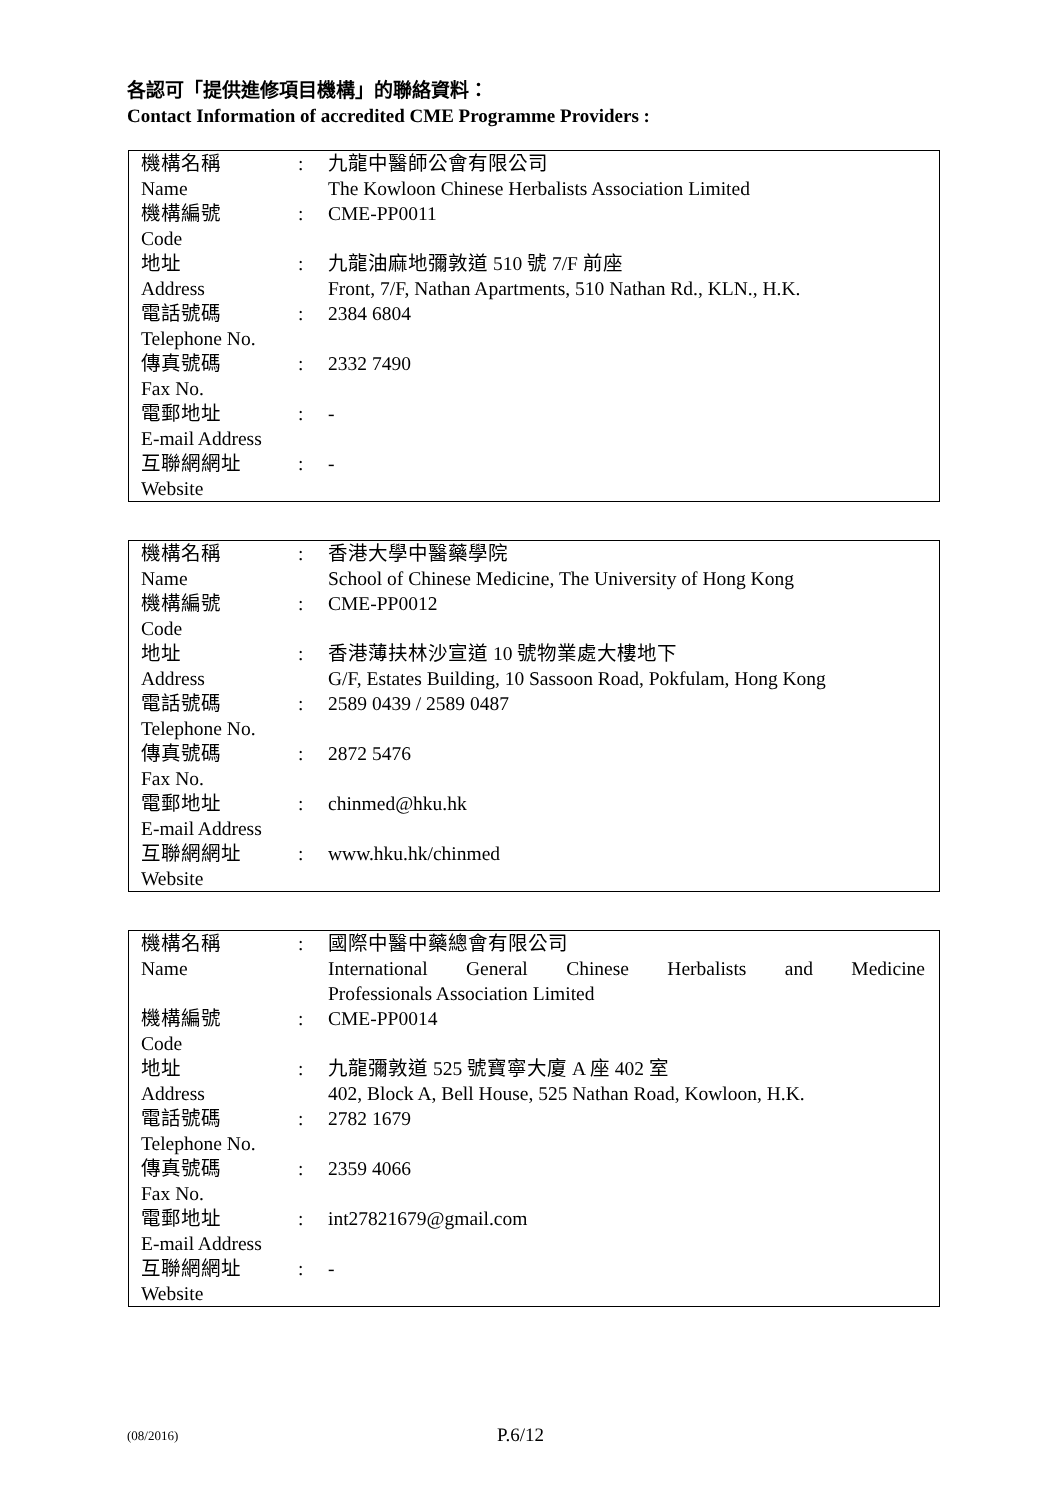各認可「提供進修項目機構」的聯絡資料：
Contact Information of accredited CME Programme Providers :
| 機構名稱 Name | : | 九龍中醫師公會有限公司 The Kowloon Chinese Herbalists Association Limited |
| 機構編號 Code | : | CME-PP0011 |
| 地址 Address | : | 九龍油麻地彌敦道 510 號 7/F 前座 Front, 7/F, Nathan Apartments, 510 Nathan Rd., KLN., H.K. |
| 電話號碼 Telephone No. | : | 2384 6804 |
| 傳真號碼 Fax No. | : | 2332 7490 |
| 電郵地址 E-mail Address | : | - |
| 互聯網網址 Website | : | - |
| 機構名稱 Name | : | 香港大學中醫藥學院 School of Chinese Medicine, The University of Hong Kong |
| 機構編號 Code | : | CME-PP0012 |
| 地址 Address | : | 香港薄扶林沙宣道 10 號物業處大樓地下 G/F, Estates Building, 10 Sassoon Road, Pokfulam, Hong Kong |
| 電話號碼 Telephone No. | : | 2589 0439 / 2589 0487 |
| 傳真號碼 Fax No. | : | 2872 5476 |
| 電郵地址 E-mail Address | : | chinmed@hku.hk |
| 互聯網網址 Website | : | www.hku.hk/chinmed |
| 機構名稱 Name | : | 國際中醫中藥總會有限公司 International General Chinese Herbalists and Medicine Professionals Association Limited |
| 機構編號 Code | : | CME-PP0014 |
| 地址 Address | : | 九龍彌敦道 525 號寶寧大廈 A 座 402 室 402, Block A, Bell House, 525 Nathan Road, Kowloon, H.K. |
| 電話號碼 Telephone No. | : | 2782 1679 |
| 傳真號碼 Fax No. | : | 2359 4066 |
| 電郵地址 E-mail Address | : | int27821679@gmail.com |
| 互聯網網址 Website | : | - |
(08/2016) P.6/12